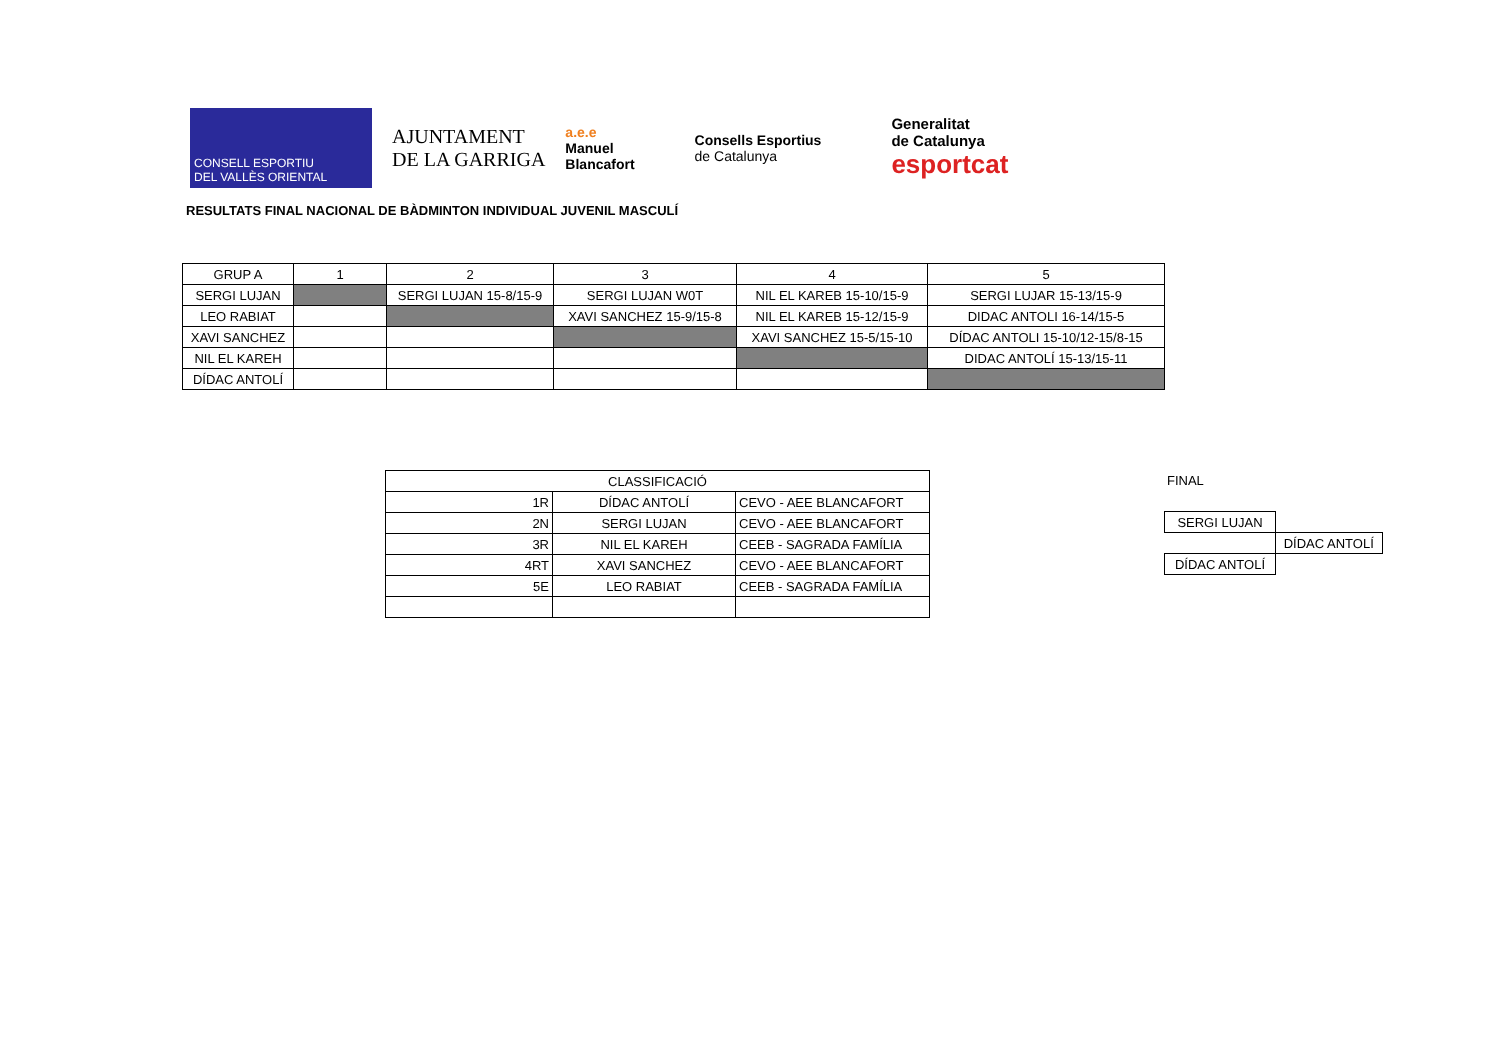CONSELL ESPORTIU
DEL VALLÈS ORIENTAL
AJUNTAMENT
DE LA GARRIGA
a.e.e
Manuel
Blancafort
Consells Esportius
de Catalunya
Generalitat
de Catalunya
esportcat
RESULTATS FINAL NACIONAL DE BÀDMINTON INDIVIDUAL JUVENIL MASCULÍ
| GRUP A | 1 | 2 | 3 | 4 | 5 |
| --- | --- | --- | --- | --- | --- |
| SERGI LUJAN | | SERGI LUJAN 15-8/15-9 | SERGI LUJAN W0T | NIL EL KAREB 15-10/15-9 | SERGI LUJAR 15-13/15-9 |
| LEO RABIAT | | | XAVI SANCHEZ 15-9/15-8 | NIL EL KAREB 15-12/15-9 | DIDAC ANTOLI 16-14/15-5 |
| XAVI SANCHEZ | | | | XAVI SANCHEZ 15-5/15-10 | DÍDAC ANTOLI 15-10/12-15/8-15 |
| NIL EL KAREH | | | | | DIDAC ANTOLÍ 15-13/15-11 |
| DÍDAC ANTOLÍ | | | | | |
| CLASSIFICACIÓ | | |
| --- | --- | --- |
| 1R | DÍDAC ANTOLÍ | CEVO - AEE BLANCAFORT |
| 2N | SERGI LUJAN | CEVO - AEE BLANCAFORT |
| 3R | NIL EL KAREH | CEEB - SAGRADA FAMÍLIA |
| 4RT | XAVI SANCHEZ | CEVO - AEE BLANCAFORT |
| 5E | LEO RABIAT | CEEB - SAGRADA FAMÍLIA |
FINAL
| SERGI LUJAN | |
| | DÍDAC ANTOLÍ |
| DÍDAC ANTOLÍ | |